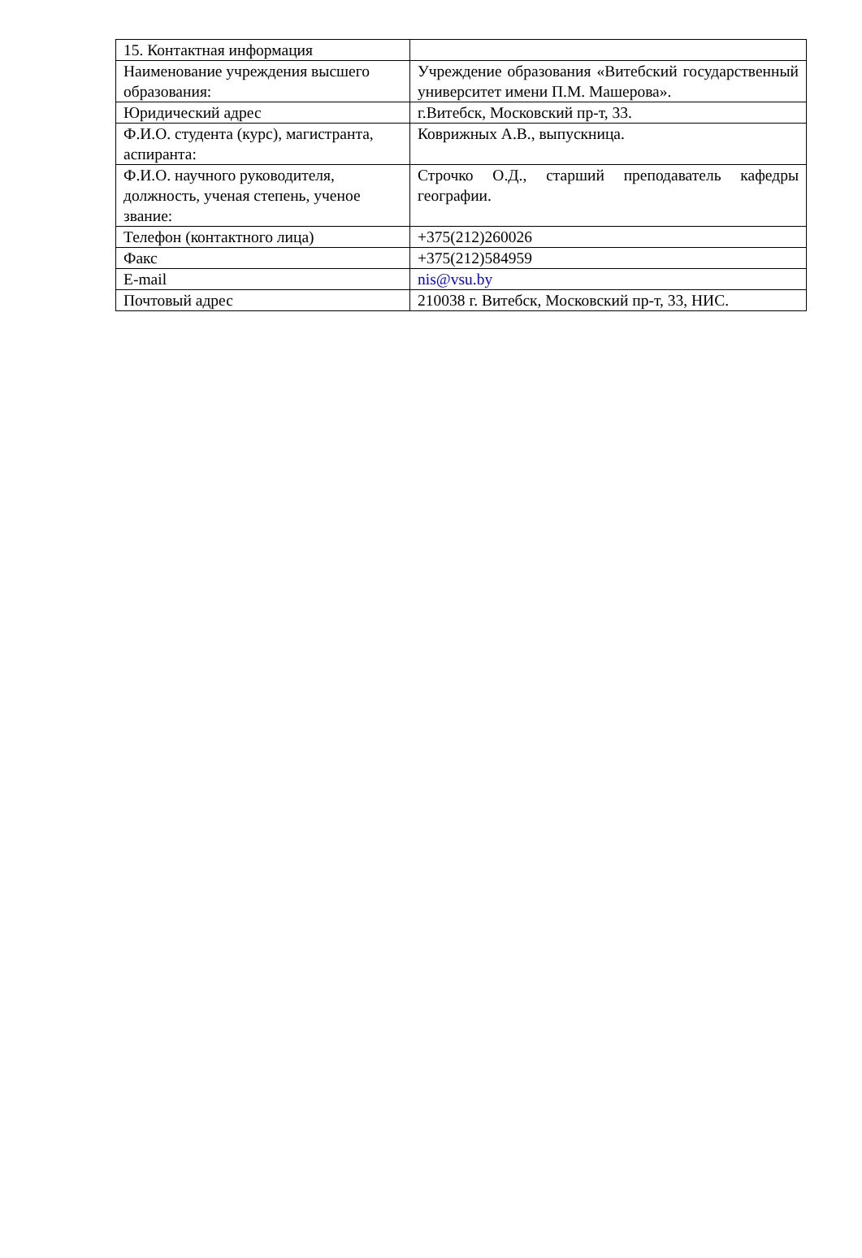| 15. Контактная информация | |
| Наименование учреждения высшего образования: | Учреждение образования «Витебский государственный университет имени П.М. Машерова». |
| Юридический адрес | г.Витебск, Московский пр-т, 33. |
| Ф.И.О. студента (курс), магистранта, аспиранта: | Коврижных А.В., выпускница. |
| Ф.И.О. научного руководителя, должность, ученая степень, ученое звание: | Строчко О.Д., старший преподаватель кафедры географии. |
| Телефон (контактного лица) | +375(212)260026 |
| Факс | +375(212)584959 |
| E-mail | nis@vsu.by |
| Почтовый адрес | 210038 г. Витебск, Московский пр-т, 33, НИС. |